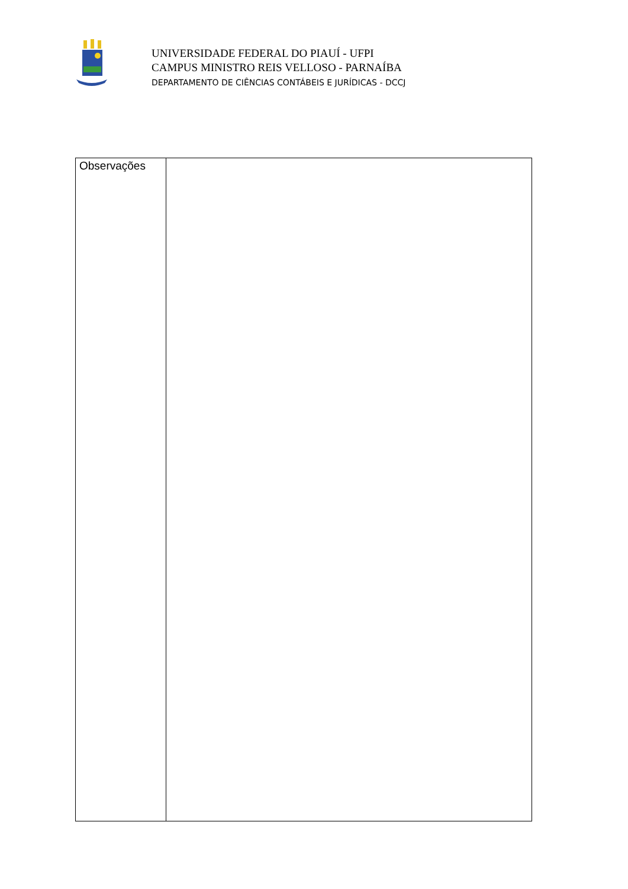UNIVERSIDADE FEDERAL DO PIAUÍ - UFPI
CAMPUS MINISTRO REIS VELLOSO - PARNAÍBA
DEPARTAMENTO DE CIÊNCIAS CONTÁBEIS E JURÍDICAS - DCCJ
| Observações | |